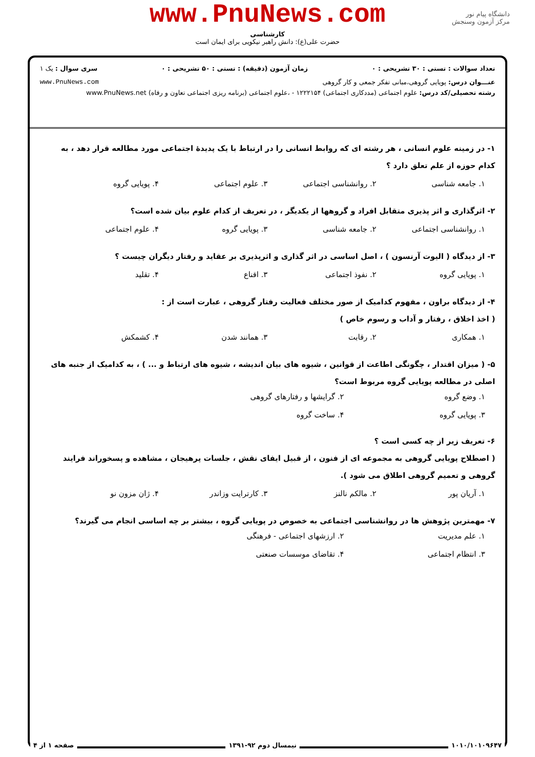www.PnuNews.com
کارشناسی
حضرت علی(ع): دانش راهبر نیکویی برای ایمان است
دانشگاه پیام نور
مرکز آزمون وسنجش
تعداد سوالات : تستی : ۳۰ تشریحی : ۰ زمان آزمون (دقیقه) : تستی : ۵۰ تشریحی : ۰ سری سوال : یک ۱
عنـــوان درس: پویایی گروهی،مبانی تفکر جمعی و کار گروهی www.PnuNews.com
رشته تحصیلی/کد درس: علوم اجتماعی (مددکاری اجتماعی) ۱۲۲۲۱۵۴ - ،علوم اجتماعی (برنامه ریزی اجتماعی تعاون و رفاه) www.PnuNews.net
۱- در زمینه علوم انسانی ، هر رشته ای که روابط انسانی را در ارتباط با یک پدیدهٔ اجتماعی مورد مطالعه قرار دهد ، به کدام حوزه از علم تعلق دارد ؟
۱. جامعه شناسی ۲. روانشناسی اجتماعی ۳. علوم اجتماعی ۴. پویایی گروه
۲- اثرگذاری و اثر پذیری متقابل افراد و گروهها از یکدیگر ، در تعریف از کدام علوم بیان شده است؟
۱. روانشناسی اجتماعی ۲. جامعه شناسی ۳. پویایی گروه ۴. علوم اجتماعی
۳- از دیدگاه ( الیوت آرنسون ) ، اصل اساسی در اثر گذاری و اثرپذیری بر عقاید و رفتار دیگران چیست ؟
۱. پویایی گروه ۲. نفوذ اجتماعی ۳. اقناع ۴. تقلید
۴- از دیدگاه براون ، مفهوم کدامیک از صور مختلف فعالیت رفتار گروهی ، عبارت است از :
( اخذ اخلاق ، رفتار و آداب و رسوم خاص )
۱. همکاری ۲. رقابت ۳. همانند شدن ۴. کشمکش
۵- ( میزان اقتدار ، چگونگی اطاعت از قوانین ، شیوه های بیان اندیشه ، شیوه های ارتباط و ... ) ، به کدامیک از جنبه های اصلی در مطالعه پویایی گروه مربوط است؟
۱. وضع گروه ۲. گرایشها و رفتارهای گروهی ۳. پویایی گروه ۴. ساخت گروه
۶- تعریف زیر از چه کسی است ؟
( اصطلاح پویایی گروهی به مجموعه ای از فنون ، از قبیل ایفای نقش ، جلسات پرهیجان ، مشاهده و پسخوراند فرایند گروهی و تعمیم گروهی اطلاق می شود ).
۱. آریان پور ۲. مالکم نالنز ۳. کارترایت وزاندر ۴. ژان مزون نو
۷- مهمترین پژوهش ها در روانشناسی اجتماعی به خصوص در پویایی گروه ، بیشتر بر چه اساسی انجام می گیرند؟
۱. علم مدیریت ۲. ارزشهای اجتماعی - فرهنگی ۳. انتظام اجتماعی ۴. تقاضای موسسات صنعتی
۱۰۱۰/۱۰۱۰۹۶۴۷ نیمسال دوم ۹۲-۱۳۹۱ صفحه ۱ از ۴